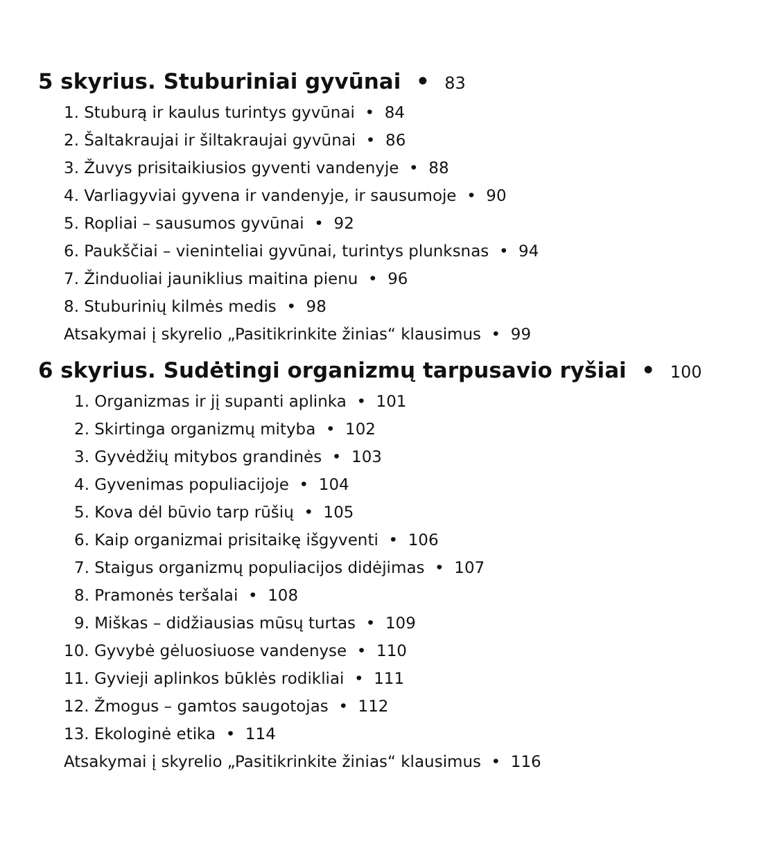5 skyrius. Stuburiniai gyvūnai • 83
1. Stuburą ir kaulus turintys gyvūnai • 84
2. Šaltakraujai ir šiltakraujai gyvūnai • 86
3. Žuvys prisitaikiusios gyventi vandenyje • 88
4. Varliagyviai gyvena ir vandenyje, ir sausumoje • 90
5. Ropliai – sausumos gyvūnai • 92
6. Paukščiai – vieninteliai gyvūnai, turintys plunksnas • 94
7. Žinduoliai jauniklius maitina pienu • 96
8. Stuburinių kilmės medis • 98
Atsakymai į skyrelio „Pasitikrinkite žinias“ klausimus • 99
6 skyrius. Sudėtingi organizmų tarpusavio ryšiai • 100
1. Organizmas ir jį supanti aplinka • 101
2. Skirtinga organizmų mityba • 102
3. Gyvėdžių mitybos grandinės • 103
4. Gyvenimas populiacijoje • 104
5. Kova dėl būvio tarp rūšių • 105
6. Kaip organizmai prisitaikę išgyventi • 106
7. Staigus organizmų populiacijos didėjimas • 107
8. Pramonės teršalai • 108
9. Miškas – didžiausias mūsų turtas • 109
10. Gyvybė gėluosiuose vandenyse • 110
11. Gyvieji aplinkos būklės rodikliai • 111
12. Žmogus – gamtos saugotojas • 112
13. Ekologinė etika • 114
Atsakymai į skyrelio „Pasitikrinkite žinias“ klausimus • 116